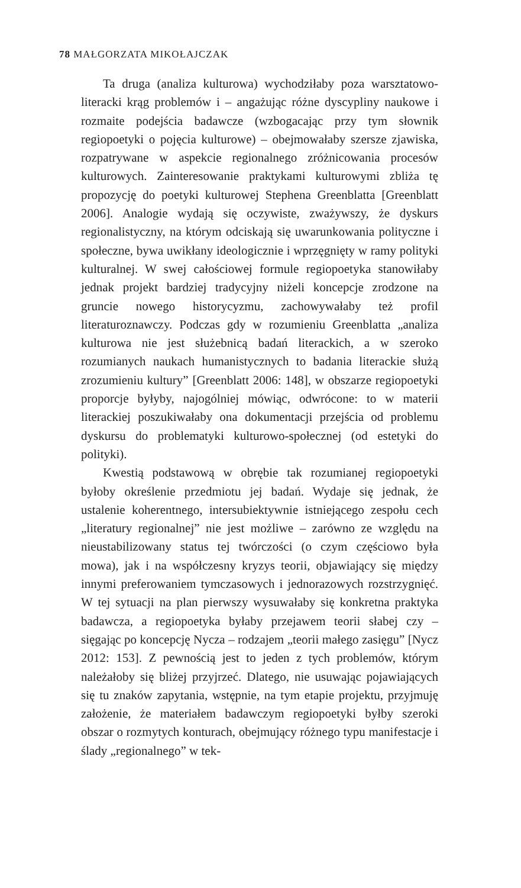78 MAŁGORZATA MIKOŁAJCZAK
Ta druga (analiza kulturowa) wychodziłaby poza warsztatowo-literacki krąg problemów i – angażując różne dyscypliny naukowe i rozmaite podejścia badawcze (wzbogacając przy tym słownik regiopoetyki o pojęcia kulturowe) – obejmowałaby szersze zjawiska, rozpatrywane w aspekcie regionalnego zróżnicowania procesów kulturowych. Zainteresowanie praktykami kulturowymi zbliża tę propozycję do poetyki kulturowej Stephena Greenblatta [Greenblatt 2006]. Analogie wydają się oczywiste, zważywszy, że dyskurs regionalistyczny, na którym odciskają się uwarunkowania polityczne i społeczne, bywa uwikłany ideologicznie i wprzęgnięty w ramy polityki kulturalnej. W swej całościowej formule regiopoetyka stanowiłaby jednak projekt bardziej tradycyjny niżeli koncepcje zrodzone na gruncie nowego historycyzmu, zachowywałaby też profil literaturoznawczy. Podczas gdy w rozumieniu Greenblatta „analiza kulturowa nie jest służebnicą badań literackich, a w szeroko rozumianych naukach humanistycznych to badania literackie służą zrozumieniu kultury” [Greenblatt 2006: 148], w obszarze regiopoetyki proporcje byłyby, najogólniej mówiąc, odwrócone: to w materii literackiej poszukiwałaby ona dokumentacji przejścia od problemu dyskursu do problematyki kulturowo-społecznej (od estetyki do polityki).
Kwestią podstawową w obrębie tak rozumianej regiopoetyki byłoby określenie przedmiotu jej badań. Wydaje się jednak, że ustalenie koherentnego, intersubiektywnie istniejącego zespołu cech „literatury regionalnej” nie jest możliwe – zarówno ze względu na nieustabilizowany status tej twórczości (o czym częściowo była mowa), jak i na współczesny kryzys teorii, objawiający się między innymi preferowaniem tymczasowych i jednorazowych rozstrzygnięć. W tej sytuacji na plan pierwszy wysuwałaby się konkretna praktyka badawcza, a regiopoetyka byłaby przejawem teorii słabej czy – sięgając po koncepcję Nycza – rodzajem „teorii małego zasięgu” [Nycz 2012: 153]. Z pewnością jest to jeden z tych problemów, którym należałoby się bliżej przyjrzeć. Dlatego, nie usuwając pojawiających się tu znaków zapytania, wstępnie, na tym etapie projektu, przyjmuję założenie, że materiałem badawczym regiopoetyki byłby szeroki obszar o rozmytych konturach, obejmujący różnego typu manifestacje i ślady „regionalnego” w tek-